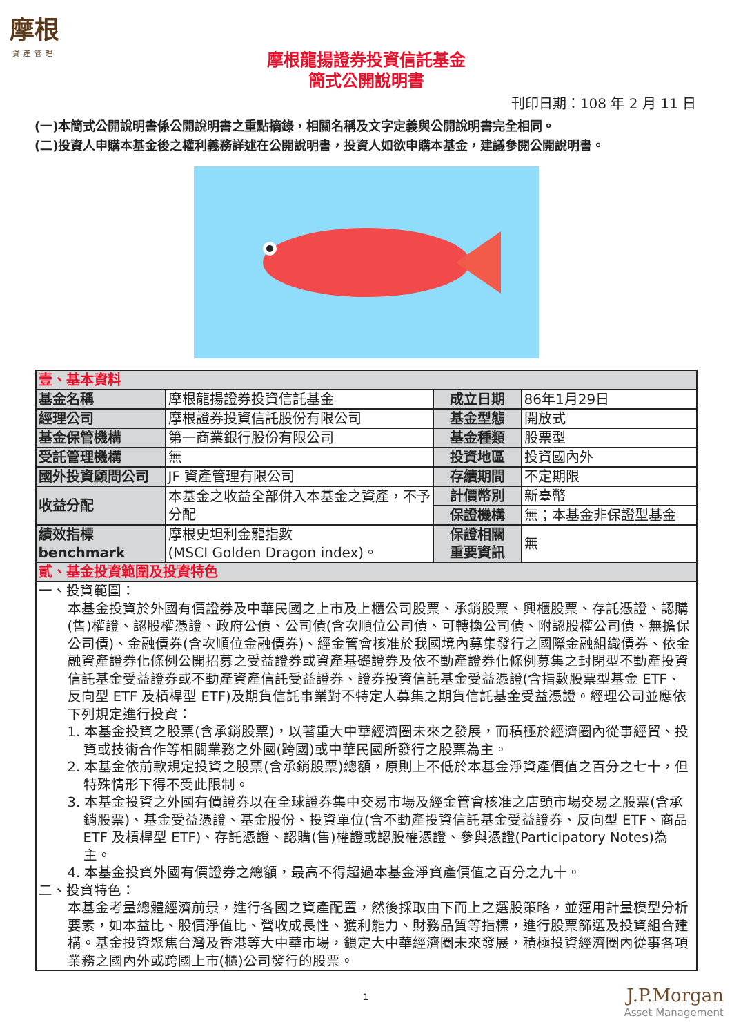摩根
資產管理
摩根龍揚證券投資信託基金
簡式公開說明書
刊印日期：108 年 2 月 11 日
(一)本簡式公開說明書係公開說明書之重點摘錄，相關名稱及文字定義與公開說明書完全相同。
(二)投資人申購本基金後之權利義務詳述在公開說明書，投資人如欲申購本基金，建議參閱公開說明書。
| 壹、基本資料 | | | |
| 基金名稱 | 摩根龍揚證券投資信託基金 | 成立日期 | 86年1月29日 |
| 經理公司 | 摩根證券投資信託股份有限公司 | 基金型態 | 開放式 |
| 基金保管機構 | 第一商業銀行股份有限公司 | 基金種類 | 股票型 |
| 受託管理機構 | 無 | 投資地區 | 投資國內外 |
| 國外投資顧問公司 | JF 資產管理有限公司 | 存續期間 | 不定期限 |
| 收益分配 | 本基金之收益全部併入本基金之資產，不予分配 | 計價幣別 | 新臺幣 |
| | | 保證機構 | 無；本基金非保證型基金 |
| 績效指標 benchmark | 摩根史坦利金龍指數 (MSCI Golden Dragon index)。 | 保證相關 重要資訊 | 無 |
| 貳、基金投資範圍及投資特色 | | | |
| 一、投資範圍： 本基金投資於外國有價證券及中華民國之上市及上櫃公司股票、承銷股票、興櫃股票、存託憑證、認購(售)權證、認股權憑證、政府公債、公司債(含次順位公司債、可轉換公司債、附認股權公司債、無擔保公司債)、金融債券(含次順位金融債券)、經金管會核准於我國境內募集發行之國際金融組織債券、依金融資產證券化條例公開招募之受益證券或資產基礎證券及依不動產證券化條例募集之封閉型不動產投資信託基金受益證券或不動產資產信託受益證券、證券投資信託基金受益憑證(含指數股票型基金 ETF、反向型 ETF 及槓桿型 ETF)及期貨信託事業對不特定人募集之期貨信託基金受益憑證。經理公司並應依下列規定進行投資： 1. 本基金投資之股票(含承銷股票)，以著重大中華經濟圈未來之發展，而積極於經濟圈內從事經貿、投資或技術合作等相關業務之外國(跨國)或中華民國所發行之股票為主。 2. 本基金依前款規定投資之股票(含承銷股票)總額，原則上不低於本基金淨資產價值之百分之七十，但特殊情形下得不受此限制。 3. 本基金投資之外國有價證券以在全球證券集中交易市場及經金管會核准之店頭市場交易之股票(含承銷股票)、基金受益憑證、基金股份、投資單位(含不動產投資信託基金受益證券、反向型 ETF、商品 ETF 及槓桿型 ETF)、存託憑證、認購(售)權證或認股權憑證、參與憑證(Participatory Notes)為主。 4. 本基金投資外國有價證券之總額，最高不得超過本基金淨資產價值之百分之九十。 二、投資特色： 本基金考量總體經濟前景，進行各國之資產配置，然後採取由下而上之選股策略，並運用計量模型分析要素，如本益比、股價淨值比、營收成長性、獲利能力、財務品質等指標，進行股票篩選及投資組合建構。基金投資聚焦台灣及香港等大中華市場，鎖定大中華經濟圈未來發展，積極投資經濟圈內從事各項業務之國內外或跨國上市(櫃)公司發行的股票。 | | | |
1 J.P.Morgan
Asset Management